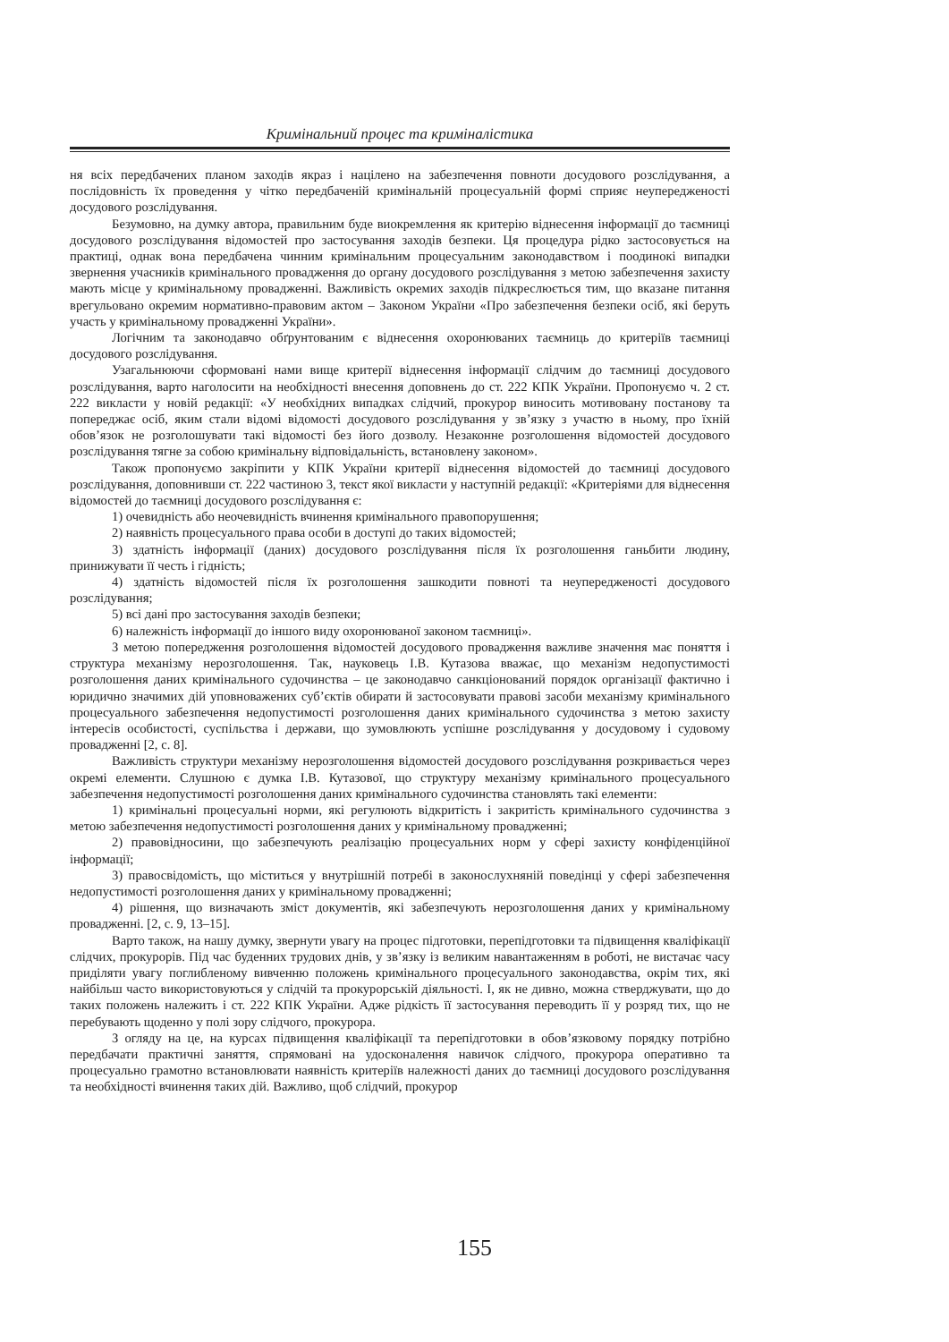Кримінальний процес та криміналістика
ня всіх передбачених планом заходів якраз і націлено на забезпечення повноти досудового розслідування, а послідовність їх проведення у чітко передбаченій кримінальній процесуальній формі сприяє неупередженості досудового розслідування.
Безумовно, на думку автора, правильним буде виокремлення як критерію віднесення інформації до таємниці досудового розслідування відомостей про застосування заходів безпеки. Ця процедура рідко застосовується на практиці, однак вона передбачена чинним кримінальним процесуальним законодавством і поодинокі випадки звернення учасників кримінального провадження до органу досудового розслідування з метою забезпечення захисту мають місце у кримінальному провадженні. Важливість окремих заходів підкреслюється тим, що вказане питання врегульовано окремим нормативно-правовим актом – Законом України «Про забезпечення безпеки осіб, які беруть участь у кримінальному провадженні України».
Логічним та законодавчо обґрунтованим є віднесення охоронюваних таємниць до критеріїв таємниці досудового розслідування.
Узагальнюючи сформовані нами вище критерії віднесення інформації слідчим до таємниці досудового розслідування, варто наголосити на необхідності внесення доповнень до ст. 222 КПК України. Пропонуємо ч. 2 ст. 222 викласти у новій редакції: «У необхідних випадках слідчий, прокурор виносить мотивовану постанову та попереджає осіб, яким стали відомі відомості досудового розслідування у зв’язку з участю в ньому, про їхній обов’язок не розголошувати такі відомості без його дозволу. Незаконне розголошення відомостей досудового розслідування тягне за собою кримінальну відповідальність, встановлену законом».
Також пропонуємо закріпити у КПК України критерії віднесення відомостей до таємниці досудового розслідування, доповнивши ст. 222 частиною 3, текст якої викласти у наступній редакції: «Критеріями для віднесення відомостей до таємниці досудового розслідування є:
1) очевидність або неочевидність вчинення кримінального правопорушення;
2) наявність процесуального права особи в доступі до таких відомостей;
3) здатність інформації (даних) досудового розслідування після їх розголошення ганьбити людину, принижувати її честь і гідність;
4) здатність відомостей після їх розголошення зашкодити повноті та неупередженості досудового розслідування;
5) всі дані про застосування заходів безпеки;
6) належність інформації до іншого виду охоронюваної законом таємниці».
З метою попередження розголошення відомостей досудового провадження важливе значення має поняття і структура механізму нерозголошення. Так, науковець І.В. Кутазова вважає, що механізм недопустимості розголошення даних кримінального судочинства – це законодавчо санкціонований порядок організації фактично і юридично значимих дій уповноважених суб’єктів обирати й застосовувати правові засоби механізму кримінального процесуального забезпечення недопустимості розголошення даних кримінального судочинства з метою захисту інтересів особистості, суспільства і держави, що зумовлюють успішне розслідування у досудовому і судовому провадженні [2, с. 8].
Важливість структури механізму нерозголошення відомостей досудового розслідування розкривається через окремі елементи. Слушною є думка І.В. Кутазової, що структуру механізму кримінального процесуального забезпечення недопустимості розголошення даних кримінального судочинства становлять такі елементи:
1) кримінальні процесуальні норми, які регулюють відкритість і закритість кримінального судочинства з метою забезпечення недопустимості розголошення даних у кримінальному провадженні;
2) правовідносини, що забезпечують реалізацію процесуальних норм у сфері захисту конфіденційної інформації;
3) правосвідомість, що міститься у внутрішній потребі в законослухняній поведінці у сфері забезпечення недопустимості розголошення даних у кримінальному провадженні;
4) рішення, що визначають зміст документів, які забезпечують нерозголошення даних у кримінальному провадженні. [2, с. 9, 13–15].
Варто також, на нашу думку, звернути увагу на процес підготовки, перепідготовки та підвищення кваліфікації слідчих, прокурорів. Під час буденних трудових днів, у зв’язку із великим навантаженням в роботі, не вистачає часу приділяти увагу поглибленому вивченню положень кримінального процесуального законодавства, окрім тих, які найбільш часто використовуються у слідчій та прокурорській діяльності. І, як не дивно, можна стверджувати, що до таких положень належить і ст. 222 КПК України. Адже рідкість її застосування переводить її у розряд тих, що не перебувають щоденно у полі зору слідчого, прокурора.
З огляду на це, на курсах підвищення кваліфікації та перепідготовки в обов’язковому порядку потрібно передбачати практичні заняття, спрямовані на удосконалення навичок слідчого, прокурора оперативно та процесуально грамотно встановлювати наявність критеріїв належності даних до таємниці досудового розслідування та необхідності вчинення таких дій. Важливо, щоб слідчий, прокурор
155